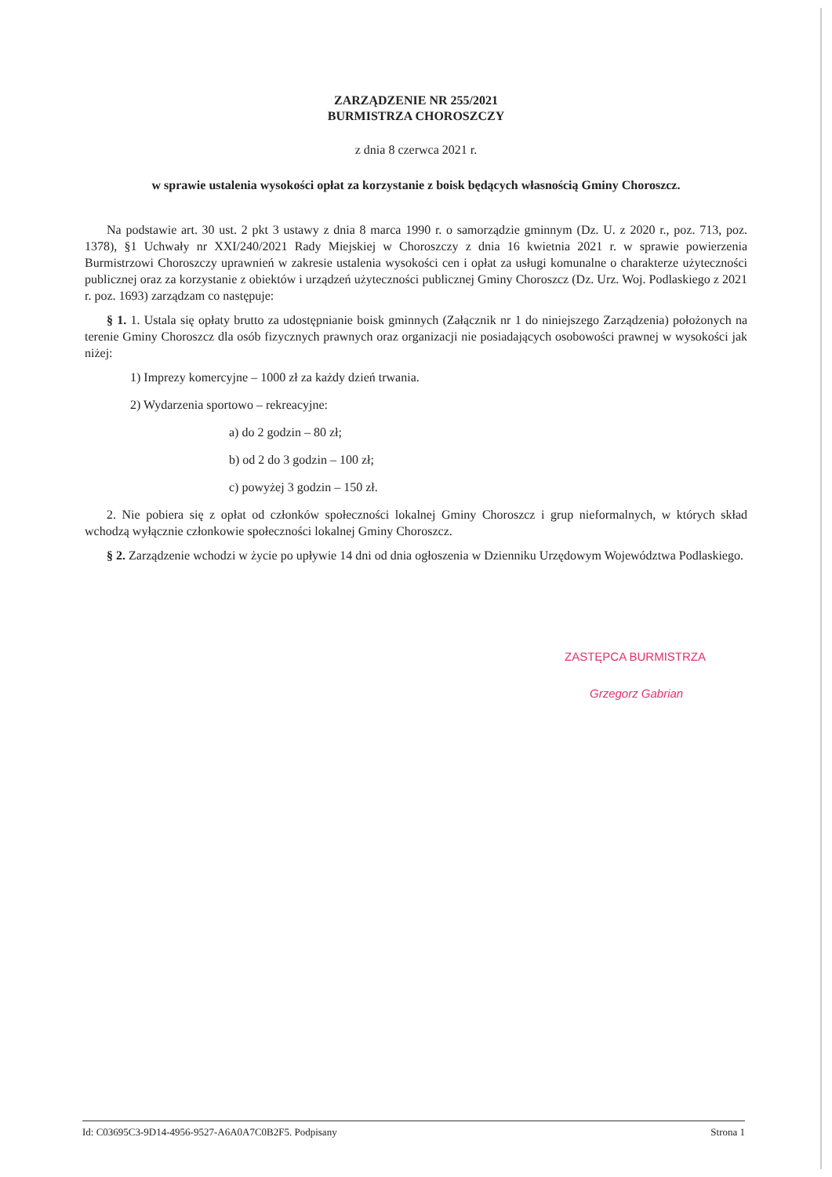ZARZĄDZENIE NR 255/2021
BURMISTRZA CHOROSZCZY
z dnia 8 czerwca 2021 r.
w sprawie ustalenia wysokości opłat za korzystanie z boisk będących własnością Gminy Choroszcz.
Na podstawie art. 30 ust. 2 pkt 3 ustawy z dnia 8 marca 1990 r. o samorządzie gminnym (Dz. U. z 2020 r., poz. 713, poz. 1378), §1 Uchwały nr XXI/240/2021 Rady Miejskiej w Choroszczy z dnia 16 kwietnia 2021 r. w sprawie powierzenia Burmistrzowi Choroszczy uprawnień w zakresie ustalenia wysokości cen i opłat za usługi komunalne o charakterze użyteczności publicznej oraz za korzystanie z obiektów i urządzeń użyteczności publicznej Gminy Choroszcz (Dz. Urz. Woj. Podlaskiego z 2021 r. poz. 1693) zarządzam co następuje:
§ 1. 1. Ustala się opłaty brutto za udostępnianie boisk gminnych (Załącznik nr 1 do niniejszego Zarządzenia) położonych na terenie Gminy Choroszcz dla osób fizycznych prawnych oraz organizacji nie posiadających osobowości prawnej w wysokości jak niżej:
1) Imprezy komercyjne – 1000 zł za każdy dzień trwania.
2) Wydarzenia sportowo – rekreacyjne:
a) do 2 godzin – 80 zł;
b) od 2 do 3 godzin – 100 zł;
c) powyżej 3 godzin – 150 zł.
2. Nie pobiera się z opłat od członków społeczności lokalnej Gminy Choroszcz i grup nieformalnych, w których skład wchodzą wyłącznie członkowie społeczności lokalnej Gminy Choroszcz.
§ 2. Zarządzenie wchodzi w życie po upływie 14 dni od dnia ogłoszenia w Dzienniku Urzędowym Województwa Podlaskiego.
ZASTĘPCA BURMISTRZA
Grzegorz Gabrian
Id: C03695C3-9D14-4956-9527-A6A0A7C0B2F5. Podpisany Strona 1